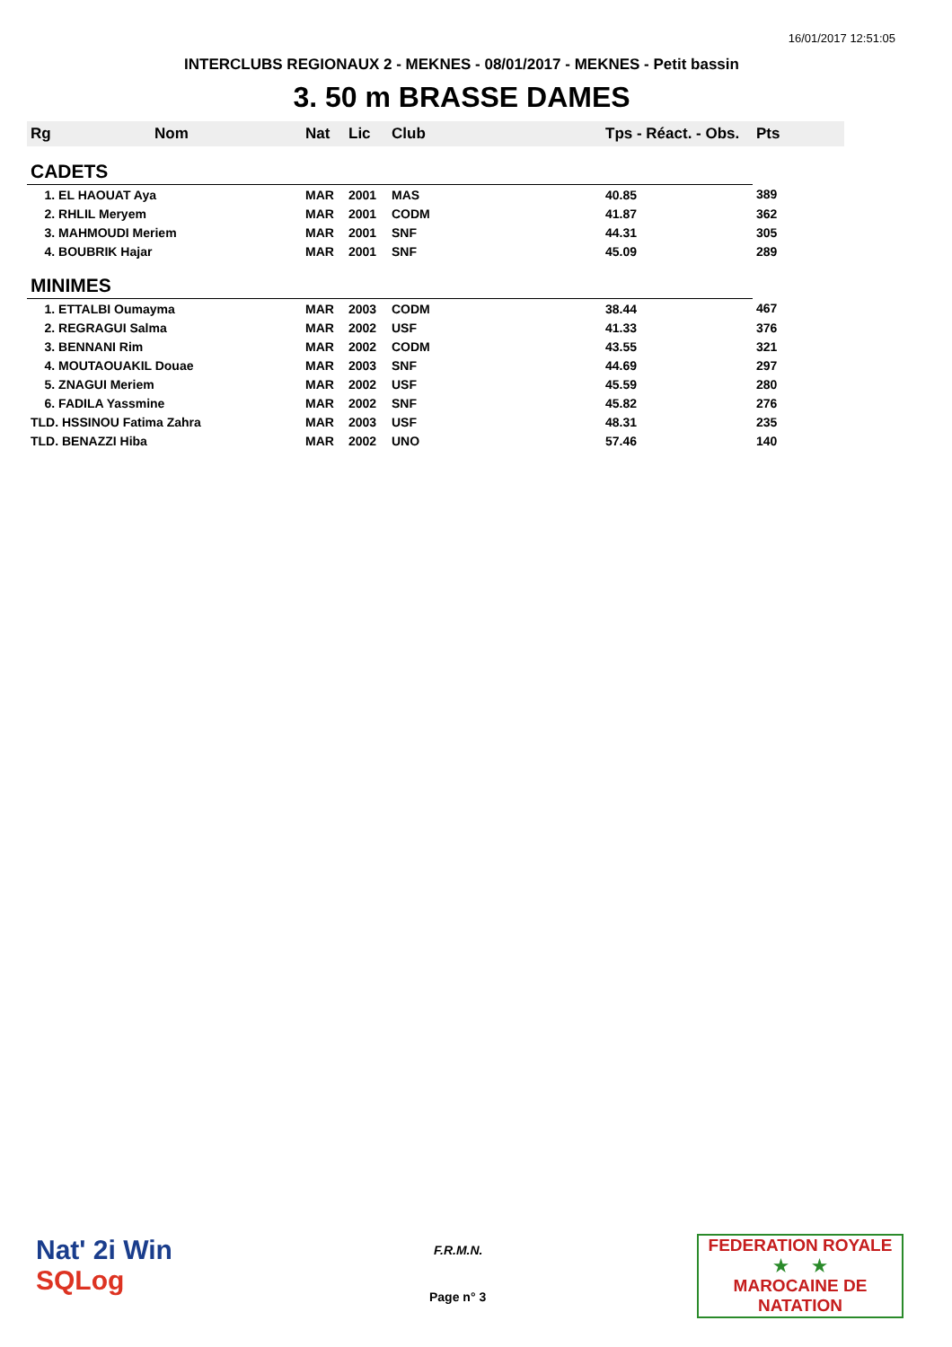16/01/2017 12:51:05
INTERCLUBS REGIONAUX 2 - MEKNES - 08/01/2017 - MEKNES - Petit bassin
3. 50 m BRASSE DAMES
| Rg | Nom | Nat | Lic | Club | Tps - Réact. - Obs. | Pts |
| --- | --- | --- | --- | --- | --- | --- |
| CADETS | | | | | | |
| 1. EL HAOUAT Aya | | MAR | 2001 | MAS | 40.85 | 389 |
| 2. RHLIL Meryem | | MAR | 2001 | CODM | 41.87 | 362 |
| 3. MAHMOUDI Meriem | | MAR | 2001 | SNF | 44.31 | 305 |
| 4. BOUBRIK Hajar | | MAR | 2001 | SNF | 45.09 | 289 |
| MINIMES | | | | | | |
| 1. ETTALBI Oumayma | | MAR | 2003 | CODM | 38.44 | 467 |
| 2. REGRAGUI Salma | | MAR | 2002 | USF | 41.33 | 376 |
| 3. BENNANI Rim | | MAR | 2002 | CODM | 43.55 | 321 |
| 4. MOUTAOUAKIL Douae | | MAR | 2003 | SNF | 44.69 | 297 |
| 5. ZNAGUI Meriem | | MAR | 2002 | USF | 45.59 | 280 |
| 6. FADILA Yassmine | | MAR | 2002 | SNF | 45.82 | 276 |
| TLD. HSSINOU Fatima Zahra | | MAR | 2003 | USF | 48.31 | 235 |
| TLD. BENAZZI Hiba | | MAR | 2002 | UNO | 57.46 | 140 |
Nat' 2i Win
SQLog
F.R.M.N.
Page n° 3
FEDERATION ROYALE
★ ★
MAROCAINE DE NATATION